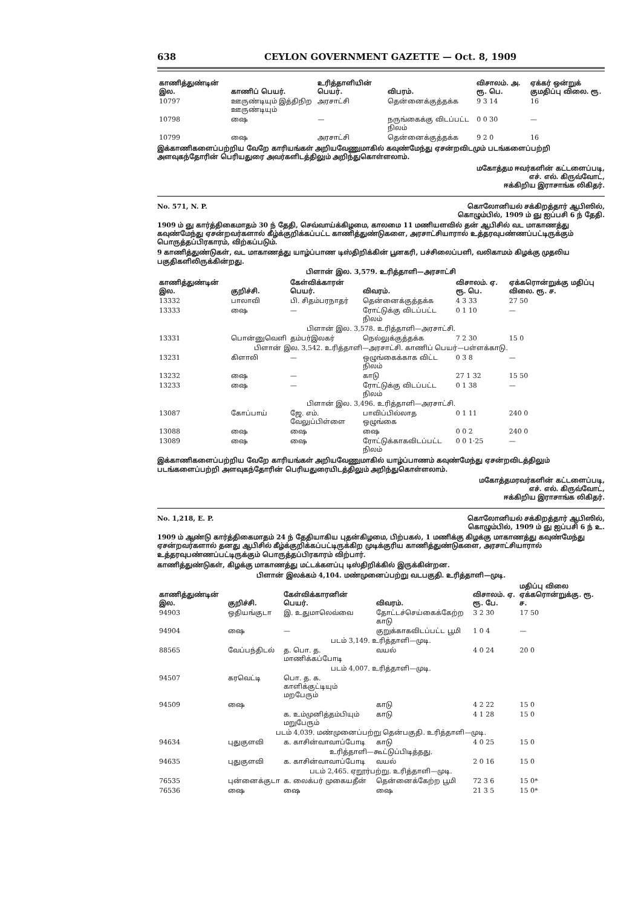638 CEYLON GOVERNMENT GAZETTE — Oct. 8, 1909
| காணித்துண்டின் இல. | காணிப் பெயர். | உரித்தாளியின் பெயர். | விபரம். | விசாலம். அ. ரூ. பெ. | ஏக்கர் ஒன்றுக் குமதிப்பு விலை. ரூ. |
| --- | --- | --- | --- | --- | --- |
| 10797 | ஊருண்டியும் இத்திநிற ஊருண்டியும் | அரசாட்சி | தென்னைக்குத்தக்க | 9 3 14 | 16 |
| 10798 | ஷை | — | நருங்கைக்கு விடப்பட்ட நிலம் | 0 0 30 | — |
| 10799 | ஷை | அரசாட்சி | தென்னைக்குத்தக்க | 9 2 0 | 16 |
இக்காணிகளைப்பற்றிய வேறே காரியங்கள் அறியவேணுமாகில் கவுண்மேந்து ஏசன்றவிடமும் படங்களைப்பற்றி அளவுகந்தோரின் பெரியதுரை அவர்களிடத்திலும் அறிந்துகொள்ளலாம்.
மகோத்தம ஈவர்களின் கட்டளைப்படி,
எச். எல். கிருவ்வோட்,
ஈக்கிறிய இராசாங்க லிகிதர்.
No. 571, N. P. கொலோனியல் சக்கிறத்தார் ஆபிஸில்,
கொழும்பில், 1909 ம் ஞு ஐப்பசி 6 ந் தேதி.
1909 ம் ஞு கார்த்திகைமாதம் 30 ந் தேதி, செவ்வாய்க்கிழமை, காலமை 11 மணியளவில் தன் ஆபிசில் வட மாகாணத்து கவுண்மேந்து ஏசன்றவர்களால் கீழ்க்குறிக்கப்பட்ட காணித்துண்டுகளை, அரசாட்சியாரால் உத்தரவுபண்ணப்பட்டிருக்கும் பொருத்தப்பிரகாரம், விற்கப்படும்.
9 காணித்துண்டுகள், வட மாகாணத்து யாழ்ப்பாண டிஸ்திறிக்கின் பூனகரி, பச்சிலைப்பளி, வலிகாமம் கிழக்கு முதலிய பகுதிகளிலிருக்கின்றது.
பிளான் இல. 3,579. உரித்தாளி—அரசாட்சி
| காணித்துண்டின் இல. | குறிச்சி. | கேள்விக்காரன் பெயர். | விவரம். | விசாலம். ஏ. ரூ. பெ. | ஏக்கரொன்றுக்கு மதிப்பு விலை. ரூ. ச. |
| --- | --- | --- | --- | --- | --- |
| 13332 | பாலாவி | பி. சிதம்பரநாதர் | தென்னைக்குத்தக்க | 4 3 33 | 27 50 |
| 13333 | ஷை | — | ரோட்டுக்கு விடப்பட்ட நிலம் | 0 1 10 | — |
| பிளான் இல. 3,578. உரித்தாளி—அரசாட்சி. | | | | | |
| 13331 | பொன்னுவெளி | தம்பர்இலகர் | நெல்லுக்குத்தக்க | 7 2 30 | 15 0 |
| பிளான் இல. 3,542. உரித்தாளி—அரசாட்சி. காணிப் பெயர்—பள்ளக்காடு. | | | | | |
| 13231 | கிளாலி | — | ஒழுங்கைக்காக விட்ட நிலம் | 0 3 8 | — |
| 13232 | ஷை | — | காடு | 27 1 32 | 15 50 |
| 13233 | ஷை | — | ரோட்டுக்கு விடப்பட்ட நிலம் | 0 1 38 | — |
| பிளான் இல. 3,496. உரித்தாளி—அரசாட்சி. | | | | | |
| 13087 | கோப்பாய் | ஜே. எம். வேலுப்பிள்ளை | பாவிப்பில்லாத ஒழுங்கை | 0 1 11 | 240 0 |
| 13088 | ஷை | ஷை | ஷை | 0 0 2 | 240 0 |
| 13089 | ஷை | ஷை | ரோட்டுக்காகவிடப்பட்ட நிலம் | 0 0 1·25 | — |
இக்காணிகளைப்பற்றிய வேறே காரியங்கள் அறியவேணுமாகில் யாழ்ப்பாணம் கவுண்மேந்து ஏசன்றவிடத்திலும் படங்களைப்பற்றி அளவுகந்தோரின் பெரியதுரையிடத்திலும் அறிந்துகொள்ளலாம்.
மகோத்தமரவர்களின் கட்டளைப்படி,
எச். எல். கிருவ்வோட்,
ஈக்கிறிய இராசாங்க லிகிதர்.
No. 1,218, E. P. கொலோனியல் சக்கிறத்தார் ஆபிஸில்,
கொழும்பில், 1909 ம் ஞு ஐப்பசி 6 ந் உ.
1909 ம் ஆண்டு கார்த்திகைமாதம் 24 ந் தேதியாகிய புதன்கிழமை, பிற்பகல், 1 மணிக்கு கிழக்கு மாகாணத்து கவுண்மேந்து ஏசன்றவர்களால் தனது ஆபிசில் கீழ்க்குறிக்கப்பட்டிருக்கிற முடிக்குரிய காணித்துண்டுகளை, அரசாட்சியாரால் உத்தரவுபண்ணப்பட்டிருக்கும் பொருத்தப்பிரகாரம் விற்பார்.
காணித்துண்டுகள், கிழக்கு மாகாணத்து மட்டக்களப்பு டிஸ்திறிக்கில் இருக்கின்றன.
பிளான் இலக்கம் 4,104. மண்முனைப்பற்று வடபகுதி. உரித்தாளி—முடி.
| காணித்துண்டின் இல. | குறிச்சி. | கேள்விக்காரனின் பெயர். | விவரம். | விசாலம். ஏ. ரூ. பே. | மதிப்பு விலை ஏக்கரொன்றுக்கு. ரூ. ச. |
| --- | --- | --- | --- | --- | --- |
| 94903 | ஒதியங்குடா | இ. உதுமாலெவ்வை | தோட்டச்செய்கைக்கேற்ற காடு | 3 2 30 | 17 50 |
| 94904 | ஷை | — | குறுக்காகவிடப்பட்ட பூமி | 1 0 4 | — |
| படம் 3,149. உரித்தாளி—முடி. | | | | | |
| 88565 | வேப்பந்திடல் | த. பொ. த. மாணிக்கப்போடி | வயல் | 4 0 24 | 20 0 |
| படம் 4,007. உரித்தாளி—முடி. | | | | | |
| 94507 | கரவெட்டி | பொ. த. க. காளிக்குட்டியும் மறபேரும் | | | |
| 94509 | ஷை | | காடு | 4 2 22 | 15 0 |
| | | க. உம்முனித்தம்பியும் மறுபேரும் | காடு | 4 1 28 | 15 0 |
| படம் 4,039. மண்முனைப்பற்று தென்பகுதி. உரித்தாளி—முடி. | | | | | |
| 94634 | புதுகுளவி | க. காசின்வாவாப்போடி | காடு | 4 0 25 | 15 0 |
| உரித்தாளி—கூட்டுப்பிடித்தது. | | | | | |
| 94635 | புதுகுளவி | க. காசின்வாவாப்போடி | வயல் | 2 0 16 | 15 0 |
| படம் 2,465. ஏறூர்பற்று. உரித்தாளி—முடி. | | | | | |
| 76535 | புன்னைக்குடா | க. லைக்பர் முகையதீன் | தென்னைக்கேற்ற பூமி | 72 3 6 | 15 0* |
| 76536 | ஷை | ஷை | ஷை | 21 3 5 | 15 0* |